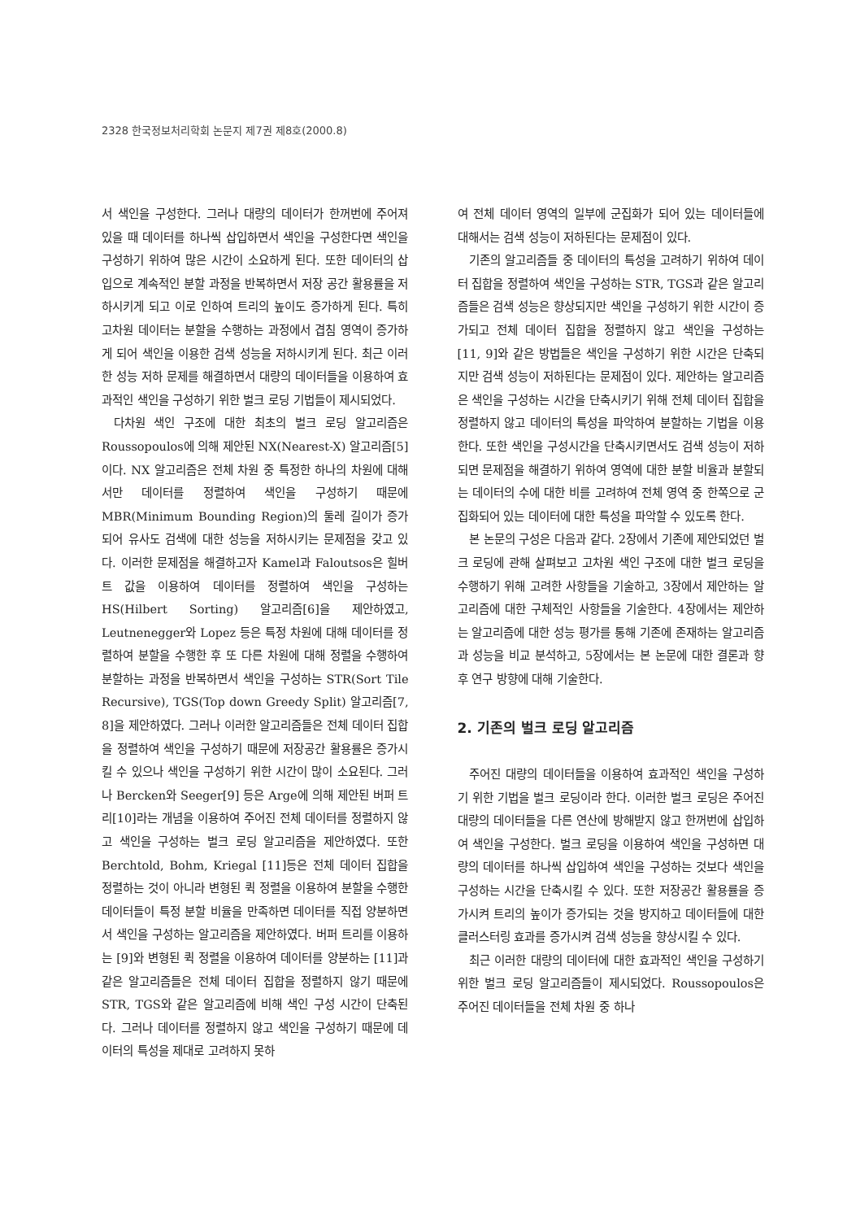2328 한국정보처리학회 논문지 제7권 제8호(2000.8)
서 색인을 구성한다. 그러나 대량의 데이터가 한꺼번에 주어져 있을 때 데이터를 하나씩 삽입하면서 색인을 구성한다면 색인을 구성하기 위하여 많은 시간이 소요하게 된다. 또한 데이터의 삽입으로 계속적인 분할 과정을 반복하면서 저장 공간 활용률을 저하시키게 되고 이로 인하여 트리의 높이도 증가하게 된다. 특히 고차원 데이터는 분할을 수행하는 과정에서 겹침 영역이 증가하게 되어 색인을 이용한 검색 성능을 저하시키게 된다. 최근 이러한 성능 저하 문제를 해결하면서 대량의 데이터들을 이용하여 효과적인 색인을 구성하기 위한 벌크 로딩 기법들이 제시되었다.
다차원 색인 구조에 대한 최초의 벌크 로딩 알고리즘은 Roussopoulos에 의해 제안된 NX(Nearest-X) 알고리즘[5]이다. NX 알고리즘은 전체 차원 중 특정한 하나의 차원에 대해서만 데이터를 정렬하여 색인을 구성하기 때문에 MBR(Minimum Bounding Region)의 둘레 길이가 증가되어 유사도 검색에 대한 성능을 저하시키는 문제점을 갖고 있다. 이러한 문제점을 해결하고자 Kamel과 Faloutsos은 힐버트 값을 이용하여 데이터를 정렬하여 색인을 구성하는 HS(Hilbert Sorting) 알고리즘[6]을 제안하였고, Leutnenegger와 Lopez 등은 특정 차원에 대해 데이터를 정렬하여 분할을 수행한 후 또 다른 차원에 대해 정렬을 수행하여 분할하는 과정을 반복하면서 색인을 구성하는 STR(Sort Tile Recursive), TGS(Top down Greedy Split) 알고리즘[7, 8]을 제안하였다. 그러나 이러한 알고리즘들은 전체 데이터 집합을 정렬하여 색인을 구성하기 때문에 저장공간 활용률은 증가시킬 수 있으나 색인을 구성하기 위한 시간이 많이 소요된다. 그러나 Bercken와 Seeger[9] 등은 Arge에 의해 제안된 버퍼 트리[10]라는 개념을 이용하여 주어진 전체 데이터를 정렬하지 않고 색인을 구성하는 벌크 로딩 알고리즘을 제안하였다. 또한 Berchtold, Bohm, Kriegal [11]등은 전체 데이터 집합을 정렬하는 것이 아니라 변형된 퀵 정렬을 이용하여 분할을 수행한 데이터들이 특정 분할 비율을 만족하면 데이터를 직접 양분하면서 색인을 구성하는 알고리즘을 제안하였다. 버퍼 트리를 이용하는 [9]와 변형된 퀵 정렬을 이용하여 데이터를 양분하는 [11]과 같은 알고리즘들은 전체 데이터 집합을 정렬하지 않기 때문에 STR, TGS와 같은 알고리즘에 비해 색인 구성 시간이 단축된다. 그러나 데이터를 정렬하지 않고 색인을 구성하기 때문에 데이터의 특성을 제대로 고려하지 못하
여 전체 데이터 영역의 일부에 군집화가 되어 있는 데이터들에 대해서는 검색 성능이 저하된다는 문제점이 있다.
기존의 알고리즘들 중 데이터의 특성을 고려하기 위하여 데이터 집합을 정렬하여 색인을 구성하는 STR, TGS과 같은 알고리즘들은 검색 성능은 향상되지만 색인을 구성하기 위한 시간이 증가되고 전체 데이터 집합을 정렬하지 않고 색인을 구성하는 [11, 9]와 같은 방법들은 색인을 구성하기 위한 시간은 단축되지만 검색 성능이 저하된다는 문제점이 있다. 제안하는 알고리즘은 색인을 구성하는 시간을 단축시키기 위해 전체 데이터 집합을 정렬하지 않고 데이터의 특성을 파악하여 분할하는 기법을 이용한다. 또한 색인을 구성시간을 단축시키면서도 검색 성능이 저하되면 문제점을 해결하기 위하여 영역에 대한 분할 비율과 분할되는 데이터의 수에 대한 비를 고려하여 전체 영역 중 한쪽으로 군집화되어 있는 데이터에 대한 특성을 파악할 수 있도록 한다.
본 논문의 구성은 다음과 같다. 2장에서 기존에 제안되었던 벌크 로딩에 관해 살펴보고 고차원 색인 구조에 대한 벌크 로딩을 수행하기 위해 고려한 사항들을 기술하고, 3장에서 제안하는 알고리즘에 대한 구체적인 사항들을 기술한다. 4장에서는 제안하는 알고리즘에 대한 성능 평가를 통해 기존에 존재하는 알고리즘과 성능을 비교 분석하고, 5장에서는 본 논문에 대한 결론과 향후 연구 방향에 대해 기술한다.
2. 기존의 벌크 로딩 알고리즘
주어진 대량의 데이터들을 이용하여 효과적인 색인을 구성하기 위한 기법을 벌크 로딩이라 한다. 이러한 벌크 로딩은 주어진 대량의 데이터들을 다른 연산에 방해받지 않고 한꺼번에 삽입하여 색인을 구성한다. 벌크 로딩을 이용하여 색인을 구성하면 대량의 데이터를 하나씩 삽입하여 색인을 구성하는 것보다 색인을 구성하는 시간을 단축시킬 수 있다. 또한 저장공간 활용률을 증가시켜 트리의 높이가 증가되는 것을 방지하고 데이터들에 대한 클러스터링 효과를 증가시켜 검색 성능을 향상시킬 수 있다.
최근 이러한 대량의 데이터에 대한 효과적인 색인을 구성하기 위한 벌크 로딩 알고리즘들이 제시되었다. Roussopoulos은 주어진 데이터들을 전체 차원 중 하나